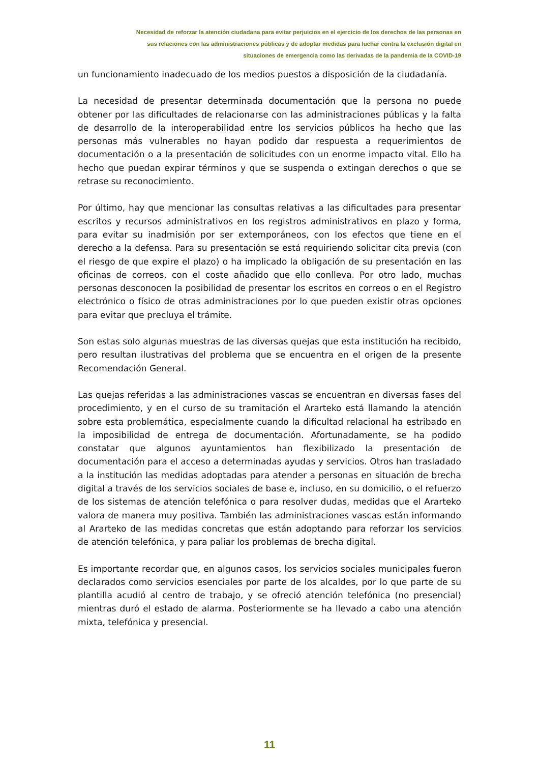Necesidad de reforzar la atención ciudadana para evitar perjuicios en el ejercicio de los derechos de las personas en
sus relaciones con las administraciones públicas y de adoptar medidas para luchar contra la exclusión digital en
situaciones de emergencia como las derivadas de la pandemia de la COVID-19
un funcionamiento inadecuado de los medios puestos a disposición de la ciudadanía.
La necesidad de presentar determinada documentación que la persona no puede obtener por las dificultades de relacionarse con las administraciones públicas y la falta de desarrollo de la interoperabilidad entre los servicios públicos ha hecho que las personas más vulnerables no hayan podido dar respuesta a requerimientos de documentación o a la presentación de solicitudes con un enorme impacto vital. Ello ha hecho que puedan expirar términos y que se suspenda o extingan derechos o que se retrase su reconocimiento.
Por último, hay que mencionar las consultas relativas a las dificultades para presentar escritos y recursos administrativos en los registros administrativos en plazo y forma, para evitar su inadmisión por ser extemporáneos, con los efectos que tiene en el derecho a la defensa. Para su presentación se está requiriendo solicitar cita previa (con el riesgo de que expire el plazo) o ha implicado la obligación de su presentación en las oficinas de correos, con el coste añadido que ello conlleva. Por otro lado, muchas personas desconocen la posibilidad de presentar los escritos en correos o en el Registro electrónico o físico de otras administraciones por lo que pueden existir otras opciones para evitar que precluya el trámite.
Son estas solo algunas muestras de las diversas quejas que esta institución ha recibido, pero resultan ilustrativas del problema que se encuentra en el origen de la presente Recomendación General.
Las quejas referidas a las administraciones vascas se encuentran en diversas fases del procedimiento, y en el curso de su tramitación el Ararteko está llamando la atención sobre esta problemática, especialmente cuando la dificultad relacional ha estribado en la imposibilidad de entrega de documentación. Afortunadamente, se ha podido constatar que algunos ayuntamientos han flexibilizado la presentación de documentación para el acceso a determinadas ayudas y servicios. Otros han trasladado a la institución las medidas adoptadas para atender a personas en situación de brecha digital a través de los servicios sociales de base e, incluso, en su domicilio, o el refuerzo de los sistemas de atención telefónica o para resolver dudas, medidas que el Ararteko valora de manera muy positiva. También las administraciones vascas están informando al Ararteko de las medidas concretas que están adoptando para reforzar los servicios de atención telefónica, y para paliar los problemas de brecha digital.
Es importante recordar que, en algunos casos, los servicios sociales municipales fueron declarados como servicios esenciales por parte de los alcaldes, por lo que parte de su plantilla acudió al centro de trabajo, y se ofreció atención telefónica (no presencial) mientras duró el estado de alarma. Posteriormente se ha llevado a cabo una atención mixta, telefónica y presencial.
11